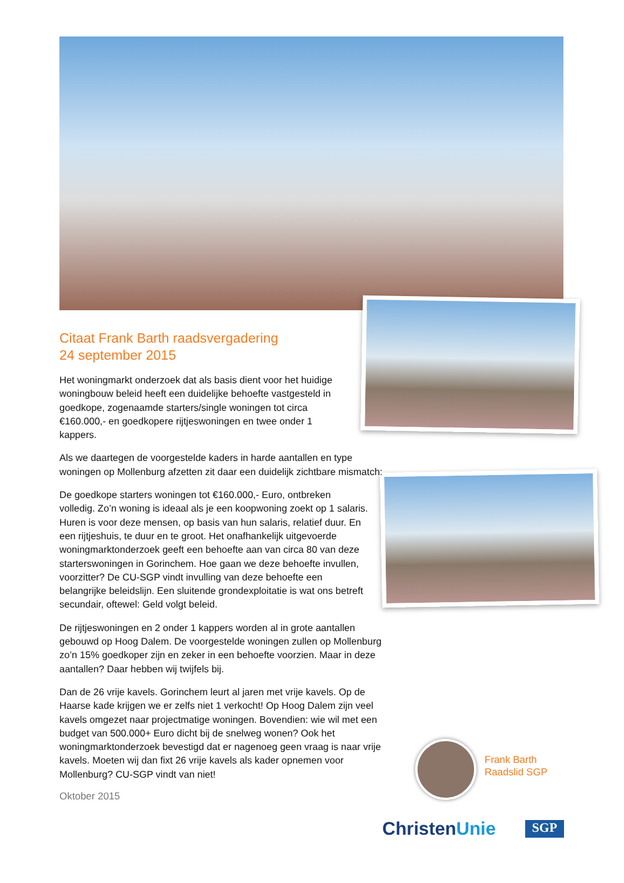Citaat Frank Barth raadsvergadering
24 september 2015
Het woningmarkt onderzoek dat als basis dient voor het huidige woningbouw beleid heeft een duidelijke behoefte vastgesteld in goedkope, zogenaamde starters/single woningen tot circa €160.000,- en goedkopere rijtjeswoningen en twee onder 1 kappers.
Als we daartegen de voorgestelde kaders in harde aantallen en type woningen op Mollenburg afzetten zit daar een duidelijk zichtbare mismatch:
De goedkope starters woningen tot €160.000,- Euro, ontbreken volledig. Zo’n woning is ideaal als je een koopwoning zoekt op 1 salaris. Huren is voor deze mensen, op basis van hun salaris, relatief duur. En een rijtjeshuis, te duur en te groot. Het onafhankelijk uitgevoerde woningmarktonderzoek geeft een behoefte aan van circa 80 van deze starterswoningen in Gorinchem. Hoe gaan we deze behoefte invullen, voorzitter? De CU-SGP vindt invulling van deze behoefte een belangrijke beleidslijn. Een sluitende grondexploitatie is wat ons betreft secundair, oftewel: Geld volgt beleid.
De rijtjeswoningen en 2 onder 1 kappers worden al in grote aantallen gebouwd op Hoog Dalem. De voorgestelde woningen zullen op Mollenburg zo’n 15% goedkoper zijn en zeker in een behoefte voorzien. Maar in deze aantallen? Daar hebben wij twijfels bij.
Dan de 26 vrije kavels. Gorinchem leurt al jaren met vrije kavels. Op de Haarse kade krijgen we er zelfs niet 1 verkocht! Op Hoog Dalem zijn veel kavels omgezet naar projectmatige woningen. Bovendien: wie wil met een budget van 500.000+ Euro dicht bij de snelweg wonen? Ook het woningmarktonderzoek bevestigd dat er nagenoeg geen vraag is naar vrije kavels. Moeten wij dan fixt 26 vrije kavels als kader opnemen voor Mollenburg? CU-SGP vindt van niet!
Oktober 2015
Frank Barth
Raadslid SGP
ChristenUnie SGP